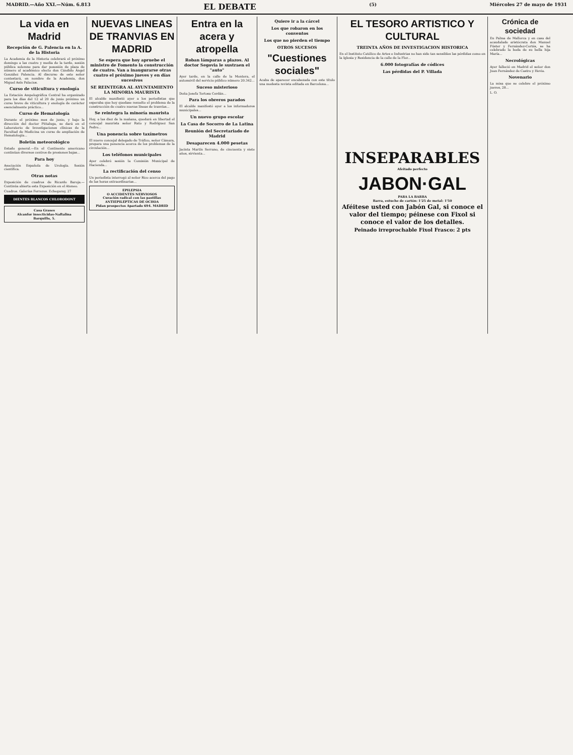MADRID.—Año XXI.—Núm. 6.813 EL DEBATE (5) Miércoles 27 de mayo de 1931
La vida en Madrid
Recepción de G. Palencia en la A. de la Historia
La Academia de la Historia celebrará el próximo domingo a las cuatro y media de la tarde, sesión pública solemne para dar posesión de plaza de número al académico electo don Cándido Ángel González Palencia. Al discurso de este señor contestará, en nombre de la Academia, don Miguel Asín Palacios.
Curso de viticultura y enología
La Estación Ampelográfica Central ha organizado para los días del 12 al 20 de junio próximo un curso breve de viticultura y enología de carácter esencialmente práctico...
Curso de Hematología
Durante el próximo mes de junio, y bajo la dirección del doctor Pittaluga, se dará en el Laboratorio de Investigaciones clínicas de la Facultad de Medicina un curso de ampliación de Hematología...
Boletín meteorológico
Estado general.—En el Continente americano continúan diversos centros de presiones bajas...
Para hoy
Asociación Española de Urología. Sesión científica.
Otras notas
Exposición de cuadros de Ricardo Baroja.—Continúa abierta esta Exposición en el Ateneo.
Cuadros. Galerías Ferreres. Echegaray, 27
DIENTES BLANCOS CHLORODONT
Casa Grases
Alcanfor insecticidas-Naftalina
Barquillo, 5.
NUEVAS LINEAS DE TRANVIAS EN MADRID
Se espera que hoy apruebe el ministro de Fomento la construcción de cuatro. Van a inaugurarse otras cuatro el próximo jueves y en días sucesivos
SE REINTEGRA AL AYUNTAMIENTO LA MINORIA MAURISTA
El alcalde manifestó ayer a los periodistas que esperaba que hoy quedase resuelto el problema de la construcción de cuatro nuevas líneas de tranvías...
Se reintegra la minoría maurista
Hoy, a las diez de la mañana, quedará en libertad el concejal maurista señor Rato y Rodríguez San Pedro...
Una ponencia sobre taxímetros
El nuevo concejal delegado de Tráfico, señor Cámara, prepara una ponencia acerca de los problemas de la circulación...
Los teléfonos municipales
Ayer celebró sesión la Comisión Municipal de Hacienda...
La rectificación del censo
Un periodista interrogó al señor Rico acerca del pago de las horas extraordinarias...
EPILEPSIA
O ACCIDENTES NERVIOSOS
Curación radical con las pastillas ANTIEPILEPTICAS DE OCHOA
Pidan prospectos Apartado 694. MADRID
Entra en la acera y atropella
Roban lámparas a plazos. Al doctor Segovia le sustraen el "auto"
Ayer tarde, en la calle de la Montera, el automóvil del servicio público número 20.342...
Suceso misterioso
Doña Josefa Tortosa Cerdán...
Para los obreros parados
El alcalde manifestó ayer a los informadores municipales...
Un nuevo grupo escolar
La Casa de Socorro de La Latina
Reunión del Secretariado de Madrid
Desaparecen 4.000 pesetas
Jacinta Martín Serrano, de cincuenta y siete años, sirvienta...
Quiere ir a la cárcel
Los que robaron en los conventos
Los que no pierden el tiempo
OTROS SUCESOS
"Cuestiones sociales"
Acaba de aparecer encabezada con este título una modesta revista editada en Barcelona...
EL TESORO ARTISTICO Y CULTURAL
TREINTA AÑOS DE INVESTIGACION HISTORICA
En el Instituto Católico de Artes e Industrias no han sido tan sensibles las pérdidas como en la Iglesia y Residencia de la calle de la Flor...
6.000 fotografías de códices
Las pérdidas del P. Villada
INSEPARABLES
Afeitado perfecto
JABON·GAL
PARA LA BARBA
Barra, estuche de cartón: 1'25 de metal: 1'50
Aféitese usted con Jabón Gal, si conoce el valor del tiempo; péinese con Fixol si conoce el valor de los detalles.
Peinado irreprochable Fixol Frasco: 2 pts
Crónica de sociedad
En Palma de Mallorca y en casa del acaudalado aristócrata don Manuel Fúster y Fernández-Cortés, se ha celebrado la boda de su bella hija María...
Necrológicas
Ayer falleció en Madrid el señor don Juan Fernández de Castro y Hevia.
Novenario
La misa que se celebre el próximo jueves, 28...
L. O.